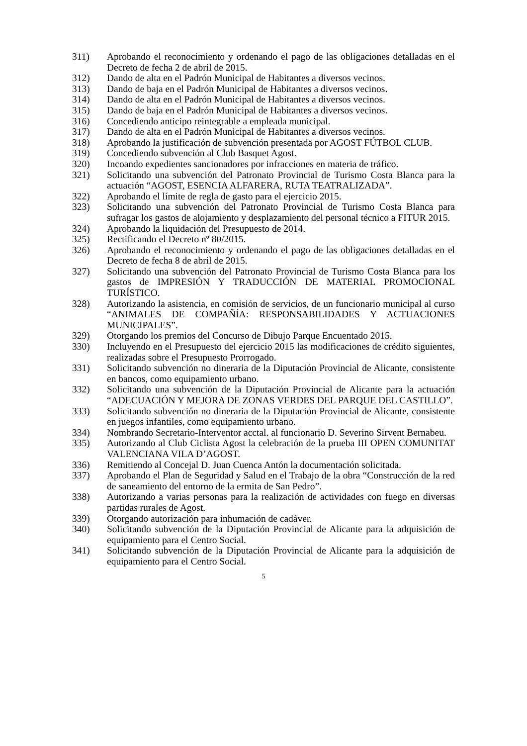311) Aprobando el reconocimiento y ordenando el pago de las obligaciones detalladas en el Decreto de fecha 2 de abril de 2015.
312) Dando de alta en el Padrón Municipal de Habitantes a diversos vecinos.
313) Dando de baja en el Padrón Municipal de Habitantes a diversos vecinos.
314) Dando de alta en el Padrón Municipal de Habitantes a diversos vecinos.
315) Dando de baja en el Padrón Municipal de Habitantes a diversos vecinos.
316) Concediendo anticipo reintegrable a empleada municipal.
317) Dando de alta en el Padrón Municipal de Habitantes a diversos vecinos.
318) Aprobando la justificación de subvención presentada por AGOST FÚTBOL CLUB.
319) Concediendo subvención al Club Basquet Agost.
320) Incoando expedientes sancionadores por infracciones en materia de tráfico.
321) Solicitando una subvención del Patronato Provincial de Turismo Costa Blanca para la actuación “AGOST, ESENCIA ALFARERA, RUTA TEATRALIZADA”.
322) Aprobando el límite de regla de gasto para el ejercicio 2015.
323) Solicitando una subvención del Patronato Provincial de Turismo Costa Blanca para sufragar los gastos de alojamiento y desplazamiento del personal técnico a FITUR 2015.
324) Aprobando la liquidación del Presupuesto de 2014.
325) Rectificando el Decreto nº 80/2015.
326) Aprobando el reconocimiento y ordenando el pago de las obligaciones detalladas en el Decreto de fecha 8 de abril de 2015.
327) Solicitando una subvención del Patronato Provincial de Turismo Costa Blanca para los gastos de IMPRESIÓN Y TRADUCCIÓN DE MATERIAL PROMOCIONAL TURÍSTICO.
328) Autorizando la asistencia, en comisión de servicios, de un funcionario municipal al curso “ANIMALES DE COMPAÑÍA: RESPONSABILIDADES Y ACTUACIONES MUNICIPALES”.
329) Otorgando los premios del Concurso de Dibujo Parque Encuentado 2015.
330) Incluyendo en el Presupuesto del ejercicio 2015 las modificaciones de crédito siguientes, realizadas sobre el Presupuesto Prorrogado.
331) Solicitando subvención no dineraria de la Diputación Provincial de Alicante, consistente en bancos, como equipamiento urbano.
332) Solicitando una subvención de la Diputación Provincial de Alicante para la actuación “ADECUACIÓN Y MEJORA DE ZONAS VERDES DEL PARQUE DEL CASTILLO”.
333) Solicitando subvención no dineraria de la Diputación Provincial de Alicante, consistente en juegos infantiles, como equipamiento urbano.
334) Nombrando Secretario-Interventor acctal. al funcionario D. Severino Sirvent Bernabeu.
335) Autorizando al Club Ciclista Agost la celebración de la prueba III OPEN COMUNITAT VALENCIANA VILA D’AGOST.
336) Remitiendo al Concejal D. Juan Cuenca Antón la documentación solicitada.
337) Aprobando el Plan de Seguridad y Salud en el Trabajo de la obra “Construcción de la red de saneamiento del entorno de la ermita de San Pedro”.
338) Autorizando a varias personas para la realización de actividades con fuego en diversas partidas rurales de Agost.
339) Otorgando autorización para inhumación de cadáver.
340) Solicitando subvención de la Diputación Provincial de Alicante para la adquisición de equipamiento para el Centro Social.
341) Solicitando subvención de la Diputación Provincial de Alicante para la adquisición de equipamiento para el Centro Social.
5